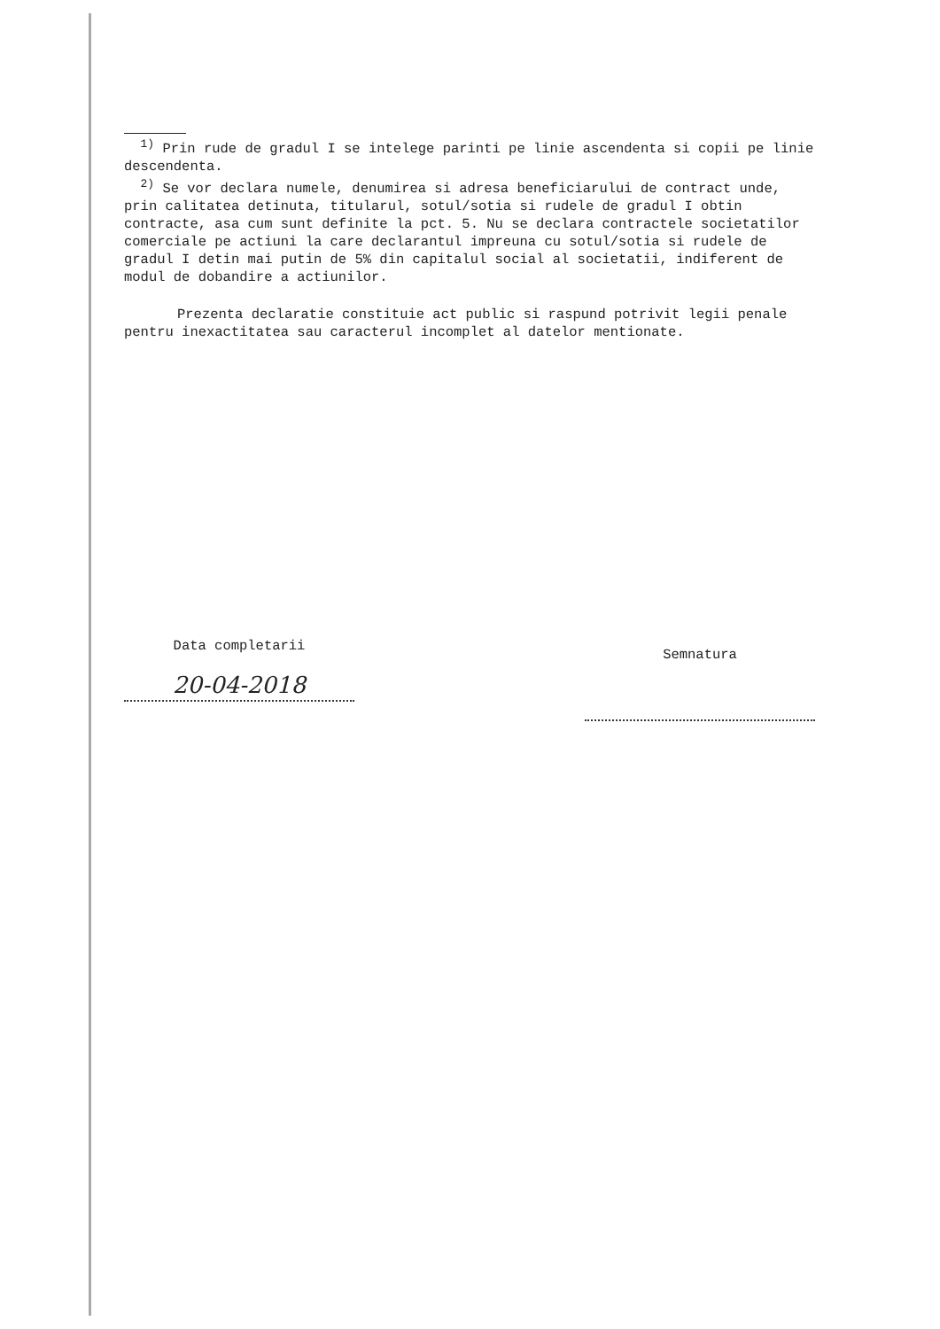<sup>1)</sup> Prin rude de gradul I se intelege parinti pe linie ascendenta si copii pe linie descendenta.
<sup>2)</sup> Se vor declara numele, denumirea si adresa beneficiarului de contract unde, prin calitatea detinuta, titularul, sotul/sotia si rudele de gradul I obtin contracte, asa cum sunt definite la pct. 5. Nu se declara contractele societatilor comerciale pe actiuni la care declarantul impreuna cu sotul/sotia si rudele de gradul I detin mai putin de 5% din capitalul social al societatii, indiferent de modul de dobandire a actiunilor.
Prezenta declaratie constituie act public si raspund potrivit legii penale pentru inexactitatea sau caracterul incomplet al datelor mentionate.
Data completarii
20-04-2018
Semnatura